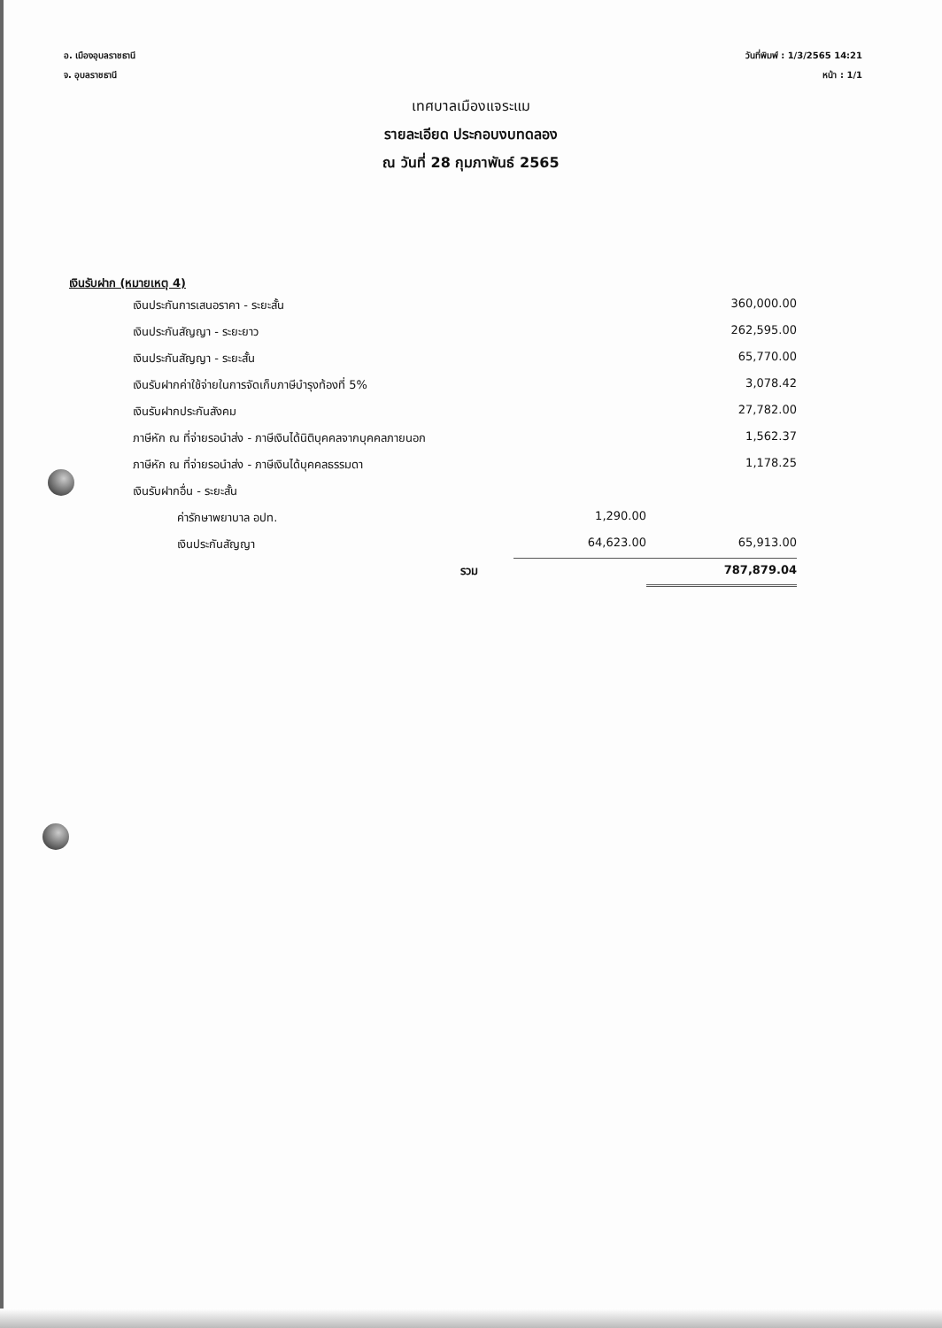อ. เมืองอุบลราชธานี
จ. อุบลราชธานี
วันที่พิมพ์ : 1/3/2565 14:21
หน้า : 1/1
เทศบาลเมืองแจระแม
รายละเอียด ประกอบงบทดลอง
ณ วันที่ 28 กุมภาพันธ์ 2565
เงินรับฝาก (หมายเหตุ 4)
| เงินประกันการเสนอราคา - ระยะสั้น | | 360,000.00 |
| เงินประกันสัญญา - ระยะยาว | | 262,595.00 |
| เงินประกันสัญญา - ระยะสั้น | | 65,770.00 |
| เงินรับฝากค่าใช้จ่ายในการจัดเก็บภาษีบำรุงท้องที่ 5% | | 3,078.42 |
| เงินรับฝากประกันสังคม | | 27,782.00 |
| ภาษีหัก ณ ที่จ่ายรอนำส่ง - ภาษีเงินได้นิติบุคคลจากบุคคลภายนอก | | 1,562.37 |
| ภาษีหัก ณ ที่จ่ายรอนำส่ง - ภาษีเงินได้บุคคลธรรมดา | | 1,178.25 |
| เงินรับฝากอื่น - ระยะสั้น | | |
| ค่ารักษาพยาบาล อปท. | 1,290.00 | |
| เงินประกันสัญญา | 64,623.00 | 65,913.00 |
| รวม | | 787,879.04 |